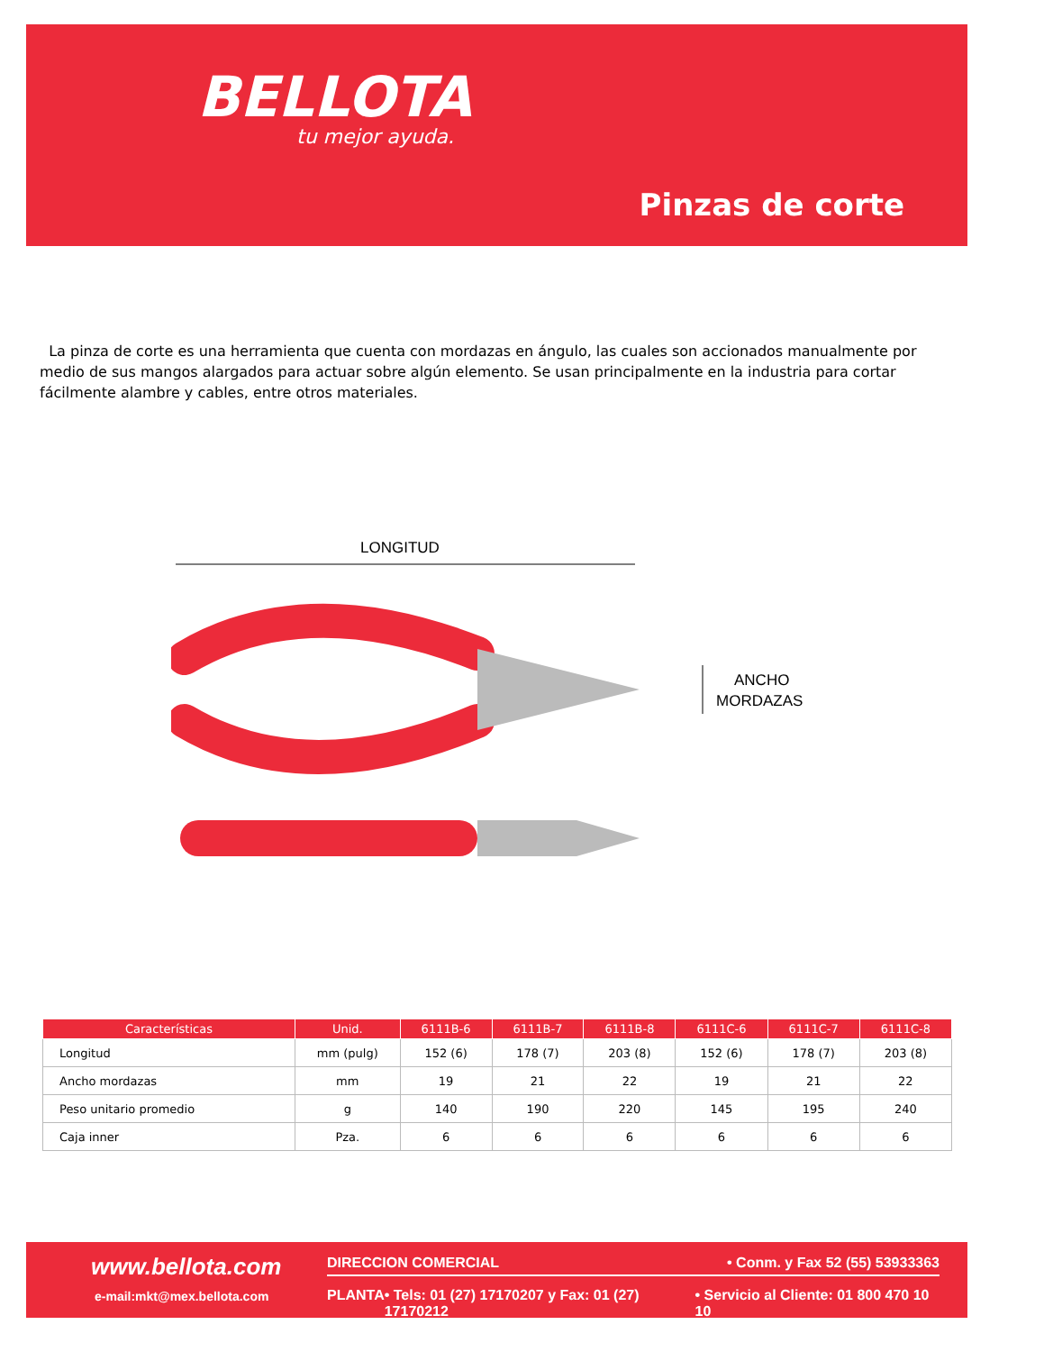BELLOTA
tu mejor ayuda.
Pinzas de corte
La pinza de corte es una herramienta que cuenta con mordazas en ángulo, las cuales son accionados manualmente por medio de sus mangos alargados para actuar sobre algún elemento. Se usan principalmente en la industria para cortar fácilmente alambre y cables, entre otros materiales.
LONGITUD
ANCHO
MORDAZAS
| Características | Unid. | 6111B-6 | 6111B-7 | 6111B-8 | 6111C-6 | 6111C-7 | 6111C-8 |
| --- | --- | --- | --- | --- | --- | --- | --- |
| Longitud | mm (pulg) | 152 (6) | 178 (7) | 203 (8) | 152 (6) | 178 (7) | 203 (8) |
| Ancho mordazas | mm | 19 | 21 | 22 | 19 | 21 | 22 |
| Peso unitario promedio | g | 140 | 190 | 220 | 145 | 195 | 240 |
| Caja inner | Pza. | 6 | 6 | 6 | 6 | 6 | 6 |
www.bellota.com
e-mail:mkt@mex.bellota.com
DIRECCION COMERCIAL • Conm. y Fax 52 (55) 53933363
PLANTA • Tels: 01 (27) 17170207 y Fax: 01 (27) 17170212 • Servicio al Cliente: 01 800 470 10 10